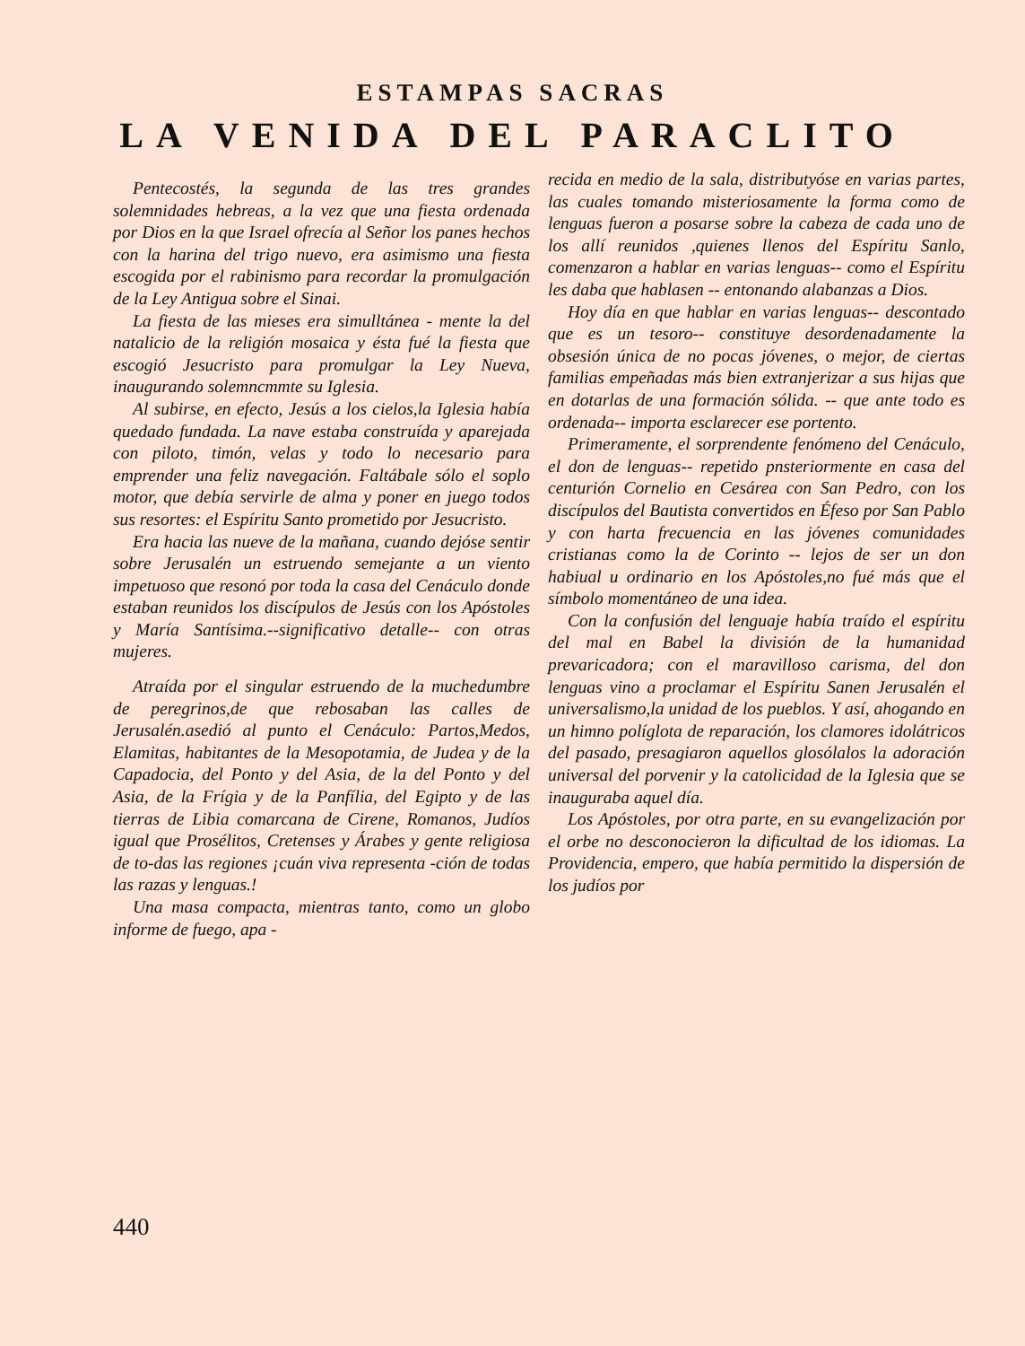ESTAMPAS SACRAS
LA VENIDA DEL PARACLITO
Pentecostés, la segunda de las tres grandes solemnidades hebreas, a la vez que una fiesta ordenada por Dios en la que Israel ofrecía al Señor los panes hechos con la harina del trigo nuevo, era asimismo una fiesta escogida por el rabinismo para recordar la promulgación de la Ley Antigua sobre el Sinai.
La fiesta de las mieses era simulltánea - mente la del natalicio de la religión mosaica y ésta fué la fiesta que escogió Jesucristo para promulgar la Ley Nueva, inaugurando solemncmmte su Iglesia.
Al subirse, en efecto, Jesús a los cielos,la Iglesia había quedado fundada. La nave estaba construída y aparejada con piloto, timón, velas y todo lo necesario para emprender una feliz navegación. Faltábale sólo el soplo motor, que debía servirle de alma y poner en juego todos sus resortes: el Espíritu Santo prometido por Jesucristo.
Era hacia las nueve de la mañana, cuando dejóse sentir sobre Jerusalén un estruendo semejante a un viento impetuoso que resonó por toda la casa del Cenáculo donde estaban reunidos los discípulos de Jesús con los Apóstoles y María Santísima.--significativo detalle-- con otras mujeres.
Atraída por el singular estruendo de la muchedumbre de peregrinos,de que rebosaban las calles de Jerusalén.asedió al punto el Cenáculo: Partos,Medos, Elamitas, habitantes de la Mesopotamia, de Judea y de la Capadocia, del Ponto y del Asia, de la del Ponto y del Asia, de la Frígia y de la Panfília, del Egipto y de las tierras de Libia comarcana de Cirene, Romanos, Judíos igual que Prosélitos, Cretenses y Árabes y gente religiosa de to-das las regiones ¡cuán viva representa -ción de todas las razas y lenguas.!
Una masa compacta, mientras tanto, como un globo informe de fuego, apa -
recida en medio de la sala, distributyóse en varias partes, las cuales tomando misteriosamente la forma como de lenguas fueron a posarse sobre la cabeza de cada uno de los allí reunidos ,quienes llenos del Espíritu Sanlo, comenzaron a hablar en varias lenguas-- como el Espíritu les daba que hablasen -- entonando alabanzas a Dios.
Hoy día en que hablar en varias lenguas-- descontado que es un tesoro-- constituye desordenadamente la obsesión única de no pocas jóvenes, o mejor, de ciertas familias empeñadas más bien extranjerizar a sus hijas que en dotarlas de una formación sólida. -- que ante todo es ordenada-- importa esclarecer ese portento.
Primeramente, el sorprendente fenómeno del Cenáculo, el don de lenguas-- repetido pnsteriormente en casa del centurión Cornelio en Cesárea con San Pedro, con los discípulos del Bautista convertidos en Éfeso por San Pablo y con harta frecuencia en las jóvenes comunidades cristianas como la de Corinto -- lejos de ser un don habiual u ordinario en los Apóstoles,no fué más que el símbolo momentáneo de una idea.
Con la confusión del lenguaje había traído el espíritu del mal en Babel la división de la humanidad prevaricadora; con el maravilloso carisma, del don lenguas vino a proclamar el Espíritu Sanen Jerusalén el universalismo,la unidad de los pueblos. Y así, ahogando en un himno políglota de reparación, los clamores idolátricos del pasado, presagiaron aquellos glosólalos la adoración universal del porvenir y la catolicidad de la Iglesia que se inauguraba aquel día.
Los Apóstoles, por otra parte, en su evangelización por el orbe no desconocieron la dificultad de los idiomas. La Providencia, empero, que había permitido la dispersión de los judíos por
440